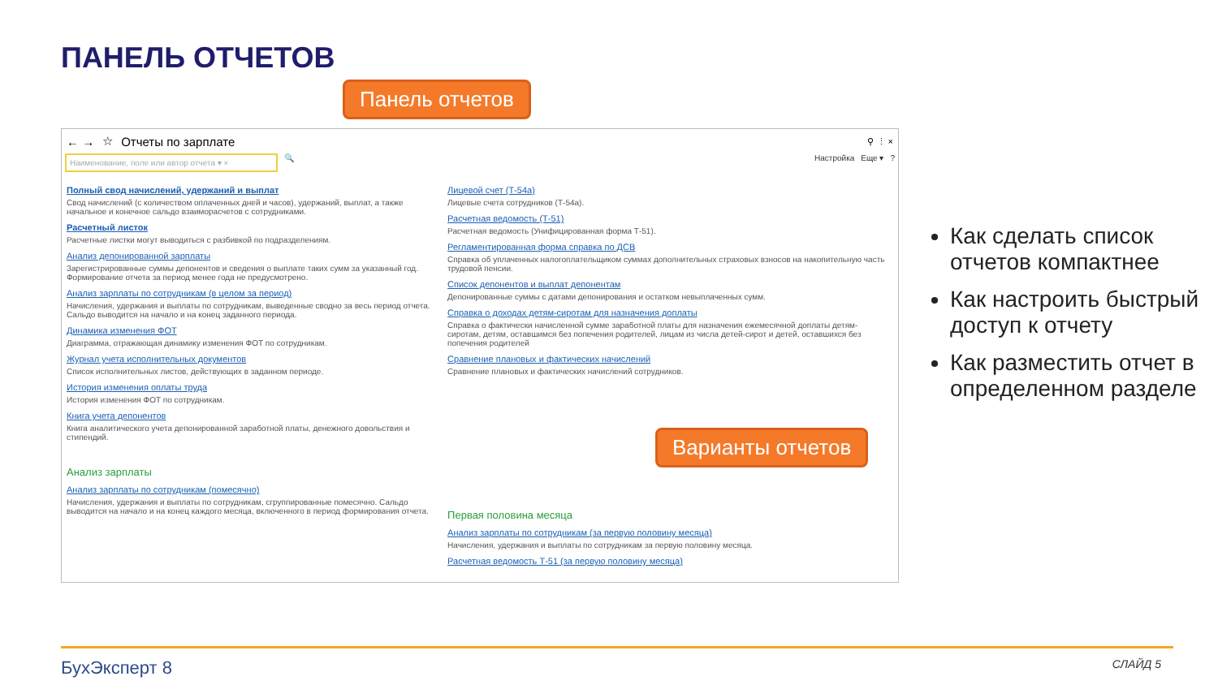ПАНЕЛЬ ОТЧЕТОВ
Панель отчетов
← → ☆ Отчеты по зарплате ⚲ ⋮ ×
Наименование, поле или автор отчета ▾ ×
🔍 Настройка Еще ▾?
Полный свод начислений, удержаний и выплат
Свод начислений (с количеством оплаченных дней и часов), удержаний, выплат, а также начальное и конечное сальдо взаиморасчетов с сотрудниками.
Расчетный листок
Расчетные листки могут выводиться с разбивкой по подразделениям.
Анализ депонированной зарплаты
Зарегистрированные суммы депонентов и сведения о выплате таких сумм за указанный год. Формирование отчета за период менее года не предусмотрено.
Анализ зарплаты по сотрудникам (в целом за период)
Начисления, удержания и выплаты по сотрудникам, выведенные сводно за весь период отчета. Сальдо выводится на начало и на конец заданного периода.
Динамика изменения ФОТ
Диаграмма, отражающая динамику изменения ФОТ по сотрудникам.
Журнал учета исполнительных документов
Список исполнительных листов, действующих в заданном периоде.
История изменения оплаты труда
История изменения ФОТ по сотрудникам.
Книга учета депонентов
Книга аналитического учета депонированной заработной платы, денежного довольствия и стипендий.
Анализ зарплаты
Анализ зарплаты по сотрудникам (помесячно)
Начисления, удержания и выплаты по сотрудникам, сгруппированные помесячно. Сальдо выводится на начало и на конец каждого месяца, включенного в период формирования отчета.
Лицевой счет (Т-54а)
Лицевые счета сотрудников (Т-54а).
Расчетная ведомость (Т-51)
Расчетная ведомость (Унифицированная форма Т-51).
Регламентированная форма справка по ДСВ
Справка об уплаченных налогоплательщиком суммах дополнительных страховых взносов на накопительную часть трудовой пенсии.
Список депонентов и выплат депонентам
Депонированные суммы с датами депонирования и остатком невыплаченных сумм.
Справка о доходах детям-сиротам для назначения доплаты
Справка о фактически начисленной сумме заработной платы для назначения ежемесячной доплаты детям-сиротам, детям, оставшимся без попечения родителей, лицам из числа детей-сирот и детей, оставшихся без попечения родителей
Сравнение плановых и фактических начислений
Сравнение плановых и фактических начислений сотрудников.
Первая половина месяца
Анализ зарплаты по сотрудникам (за первую половину месяца)
Начисления, удержания и выплаты по сотрудникам за первую половину месяца.
Расчетная ведомость Т-51 (за первую половину месяца)
Варианты отчетов
Как сделать список отчетов компактнее
Как настроить быстрый доступ к отчету
Как разместить отчет в определенном разделе
БухЭксперт 8 СЛАЙД 5